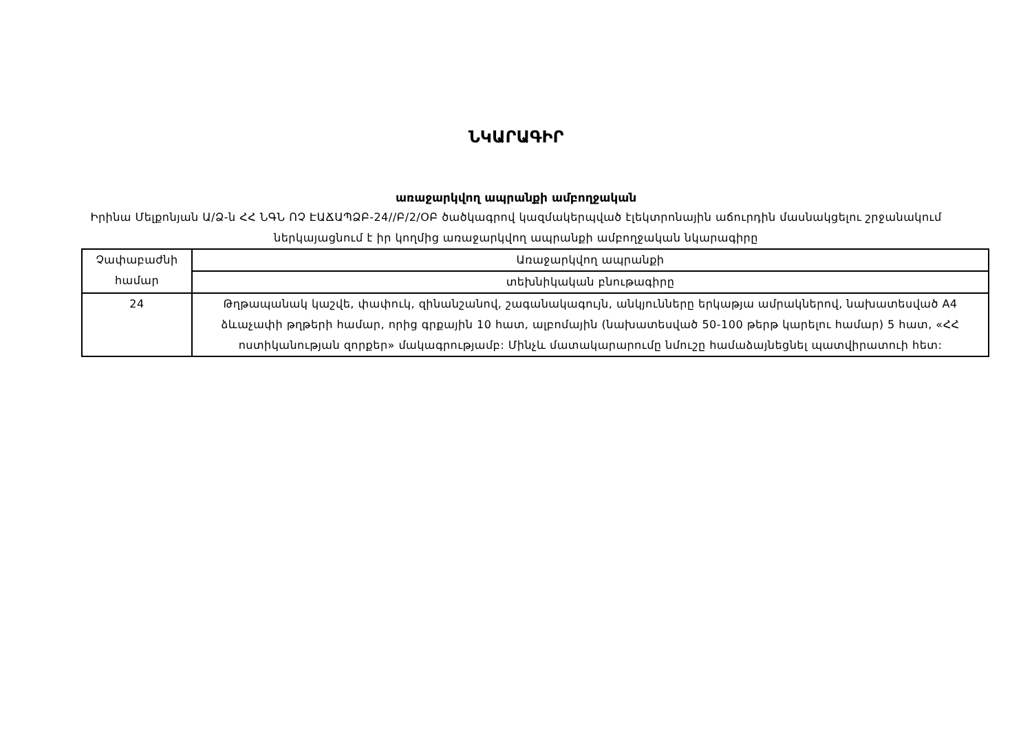ՆԿԱՐԱԳԻՐ
առաջարկվող ապրանքի ամբողջական
Իրինա Մելքոնյան Ա/Ձ-ն ՀՀ ՆԳՆ ՈՉ ԷԱՃԱՊՁԲ-24//Բ/2/ՕԲ ծածկագրով կազմակերպված էլեկտրոնային աճուրդին մասնակցելու շրջանակում ներկայացնում է իր կողմից առաջարկվող ապրանքի ամբողջական նկարագիրը
| Չափաբաժնի համար | Առաջարկվող ապրանքի |
| | տեխնիկական բնութագիրը |
| 24 | Թղթապանակ կաշվե, փափուկ, զինանշանով, շագանակագույն, անկյունները երկաթյա ամրակներով, նախատեսված A4 ձևաչափի թղթերի համար, որից գրքային 10 հատ, ալբոմային (նախատեսված 50-100 թերթ կարելու համար) 5 հատ, «ՀՀ ոստիկանության զորքեր» մակագրությամբ: Մինչև մատակարարումը նմուշը համաձայնեցնել պատվիրատուի հետ: |